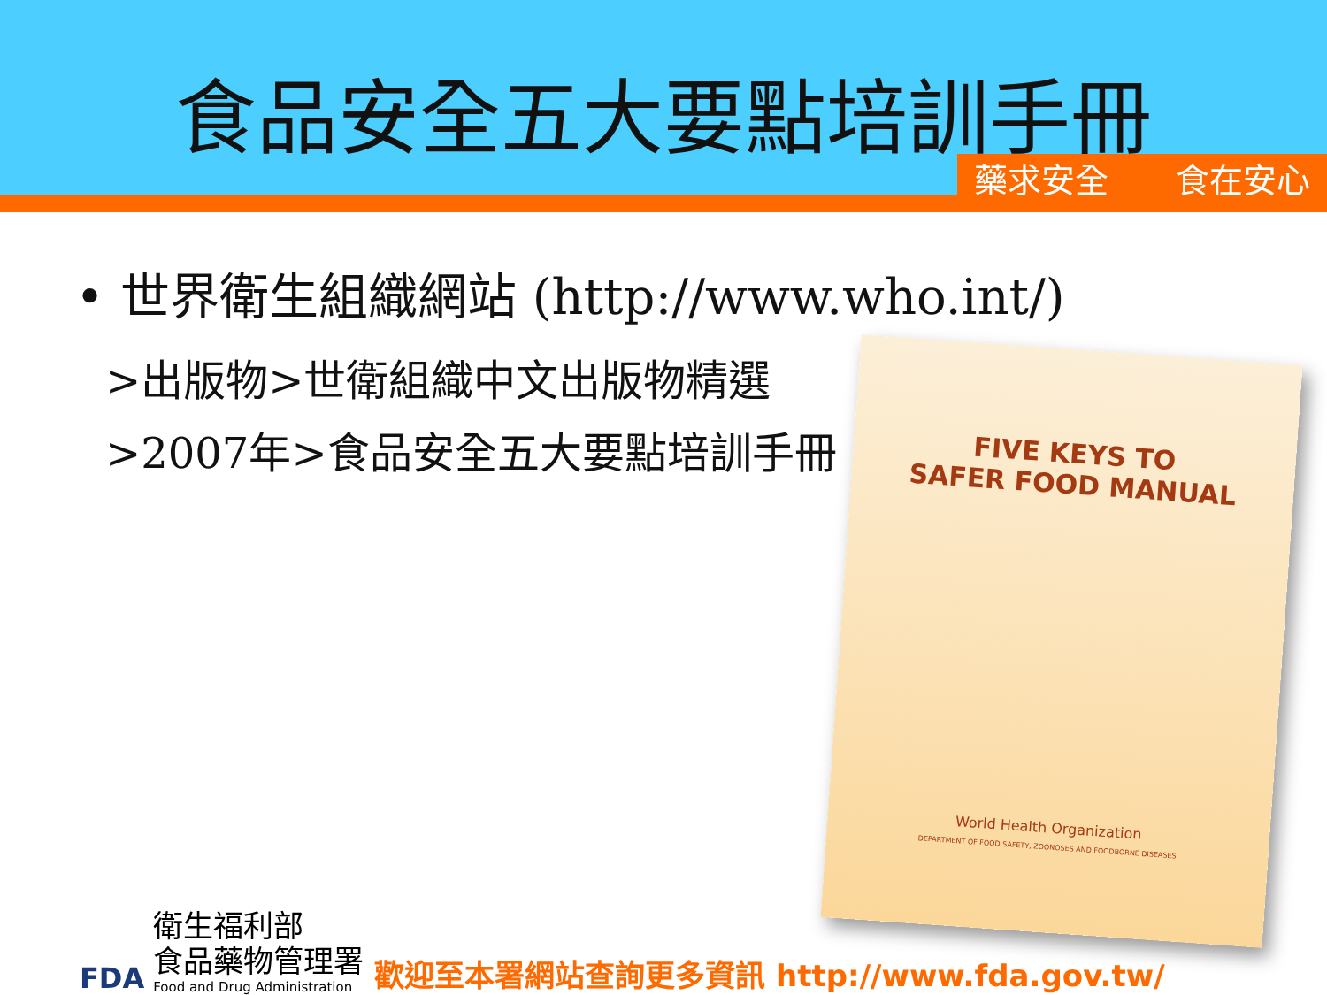食品安全五大要點培訓手冊
藥求安全　　食在安心
• 世界衛生組織網站 (http://www.who.int/)
>出版物>世衛組織中文出版物精選
>2007年>食品安全五大要點培訓手冊
FIVE KEYS TO
SAFER FOOD MANUAL
World Health Organization
DEPARTMENT OF FOOD SAFETY, ZOONOSES AND FOODBORNE DISEASES
FDA
衛生福利部
食品藥物管理署
Food and Drug Administration
歡迎至本署網站查詢更多資訊 http://www.fda.gov.tw/